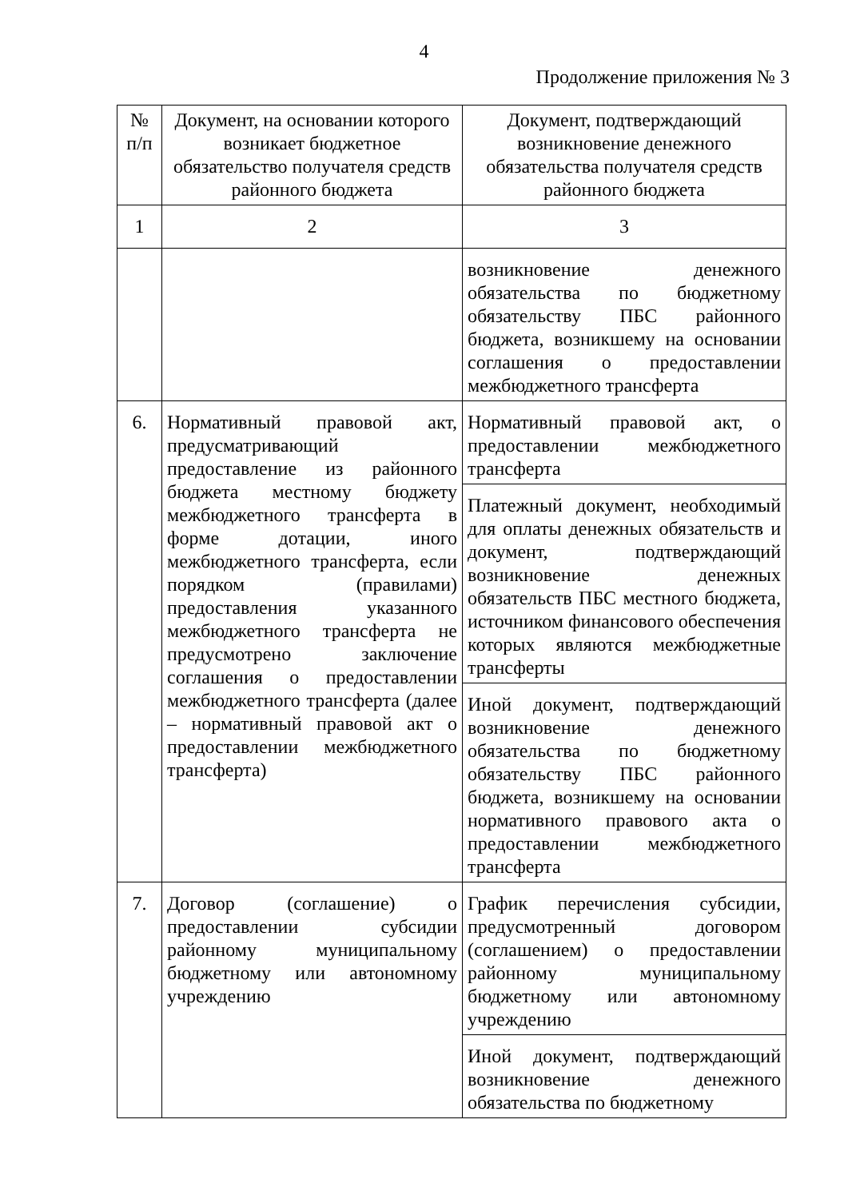4
Продолжение приложения № 3
| № п/п | Документ, на основании которого возникает бюджетное обязательство получателя средств районного бюджета | Документ, подтверждающий возникновение денежного обязательства получателя средств районного бюджета |
| 1 | 2 | 3 |
| | | возникновение денежного обязательства по бюджетному обязательству ПБС районного бюджета, возникшему на основании соглашения о предоставлении межбюджетного трансферта |
| 6. | Нормативный правовой акт, предусматривающий предоставление из районного бюджета местному бюджету межбюджетного трансферта в форме дотации, иного межбюджетного трансферта, если порядком (правилами) предоставления указанного межбюджетного трансферта не предусмотрено заключение соглашения о предоставлении межбюджетного трансферта (далее – нормативный правовой акт о предоставлении межбюджетного трансферта) | Нормативный правовой акт, о предоставлении межбюджетного трансферта |
| | | Платежный документ, необходимый для оплаты денежных обязательств и документ, подтверждающий возникновение денежных обязательств ПБС местного бюджета, источником финансового обеспечения которых являются межбюджетные трансферты |
| | | Иной документ, подтверждающий возникновение денежного обязательства по бюджетному обязательству ПБС районного бюджета, возникшему на основании нормативного правового акта о предоставлении межбюджетного трансферта |
| 7. | Договор (соглашение) о предоставлении субсидии районному муниципальному бюджетному или автономному учреждению | График перечисления субсидии, предусмотренный договором (соглашением) о предоставлении районному муниципальному бюджетному или автономному учреждению |
| | | Иной документ, подтверждающий возникновение денежного обязательства по бюджетному |